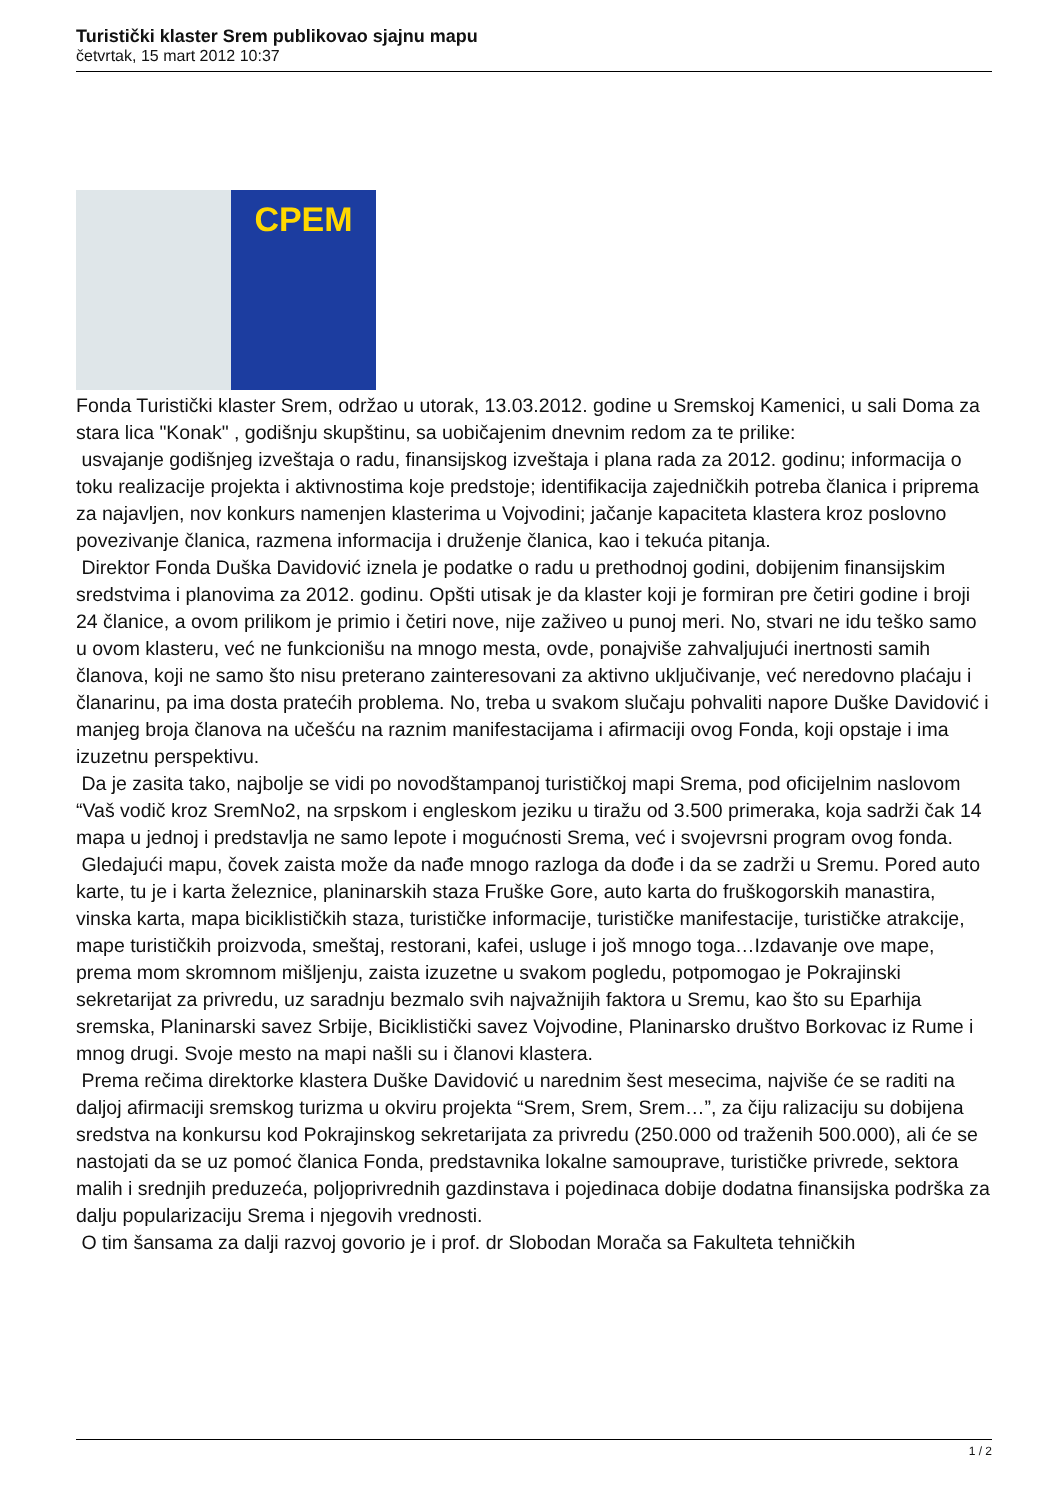Turistički klaster Srem publikovao sjajnu mapu
četvrtak, 15 mart 2012 10:37
СРЕМ
Fonda Turistički klaster Srem, održao u utorak, 13.03.2012. godine u Sremskoj Kamenici, u sali Doma za stara lica "Konak" , godišnju skupštinu, sa uobičajenim dnevnim redom za te prilike:
usvajanje godišnjeg izveštaja o radu, finansijskog izveštaja i plana rada za 2012. godinu; informacija o toku realizacije projekta i aktivnostima koje predstoje; identifikacija zajedničkih potreba članica i priprema za najavljen, nov konkurs namenjen klasterima u Vojvodini; jačanje kapaciteta klastera kroz poslovno povezivanje članica, razmena informacija i druženje članica, kao i tekuća pitanja.
Direktor Fonda Duška Davidović iznela je podatke o radu u prethodnoj godini, dobijenim finansijskim sredstvima i planovima za 2012. godinu. Opšti utisak je da klaster koji je formiran pre četiri godine i broji 24 članice, a ovom prilikom je primio i četiri nove, nije zaživeo u punoj meri. No, stvari ne idu teško samo u ovom klasteru, već ne funkcionišu na mnogo mesta, ovde, ponajviše zahvaljujući inertnosti samih članova, koji ne samo što nisu preterano zainteresovani za aktivno uključivanje, već neredovno plaćaju i članarinu, pa ima dosta pratećih problema. No, treba u svakom slučaju pohvaliti napore Duške Davidović i manjeg broja članova na učešću na raznim manifestacijama i afirmaciji ovog Fonda, koji opstaje i ima izuzetnu perspektivu.
Da je zasita tako, najbolje se vidi po novodštampanoj turističkoj mapi Srema, pod oficijelnim naslovom “Vaš vodič kroz SremNo2, na srpskom i engleskom jeziku u tiražu od 3.500 primeraka, koja sadrži čak 14 mapa u jednoj i predstavlja ne samo lepote i mogućnosti Srema, već i svojevrsni program ovog fonda.
Gledajući mapu, čovek zaista može da nađe mnogo razloga da dođe i da se zadrži u Sremu. Pored auto karte, tu je i karta železnice, planinarskih staza Fruške Gore, auto karta do fruškogorskih manastira, vinska karta, mapa biciklističkih staza, turističke informacije, turističke manifestacije, turističke atrakcije, mape turističkih proizvoda, smeštaj, restorani, kafei, usluge i još mnogo toga…Izdavanje ove mape, prema mom skromnom mišljenju, zaista izuzetne u svakom pogledu, potpomogao je Pokrajinski sekretarijat za privredu, uz saradnju bezmalo svih najvažnijih faktora u Sremu, kao što su Eparhija sremska, Planinarski savez Srbije, Biciklistički savez Vojvodine, Planinarsko društvo Borkovac iz Rume i mnog drugi. Svoje mesto na mapi našli su i članovi klastera.
Prema rečima direktorke klastera Duške Davidović u narednim šest mesecima, najviše će se raditi na daljoj afirmaciji sremskog turizma u okviru projekta “Srem, Srem, Srem…”, za čiju ralizaciju su dobijena sredstva na konkursu kod Pokrajinskog sekretarijata za privredu (250.000 od traženih 500.000), ali će se nastojati da se uz pomoć članica Fonda, predstavnika lokalne samouprave, turističke privrede, sektora malih i srednjih preduzeća, poljoprivrednih gazdinstava i pojedinaca dobije dodatna finansijska podrška za dalju popularizaciju Srema i njegovih vrednosti.
O tim šansama za dalji razvoj govorio je i prof. dr Slobodan Morača sa Fakulteta tehničkih
1 / 2